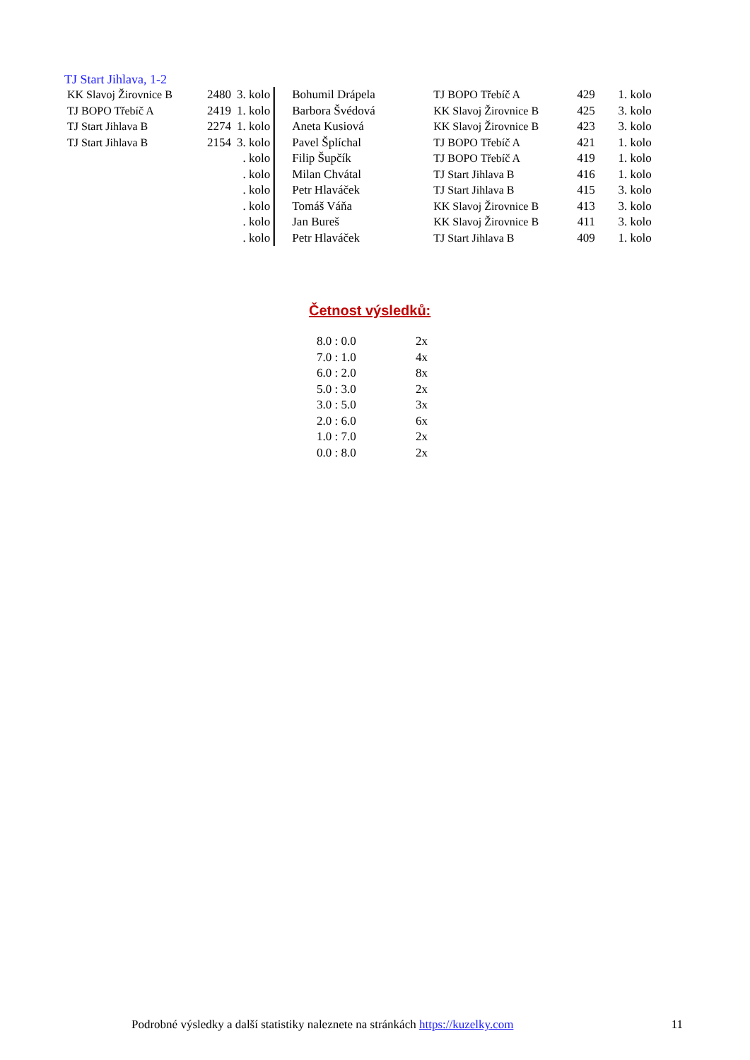TJ Start Jihlava, 1-2
| KK Slavoj Žirovnice B | 2480 | 3. kolo | | Bohumil Drápela | TJ BOPO Třebíč A | 429 | 1. kolo |
| TJ BOPO Třebíč A | 2419 | 1. kolo | | Barbora Švédová | KK Slavoj Žirovnice B | 425 | 3. kolo |
| TJ Start Jihlava B | 2274 | 1. kolo | | Aneta Kusiová | KK Slavoj Žirovnice B | 423 | 3. kolo |
| TJ Start Jihlava B | 2154 | 3. kolo | | Pavel Šplíchal | TJ BOPO Třebíč A | 421 | 1. kolo |
| | | . kolo | | Filip Šupčík | TJ BOPO Třebíč A | 419 | 1. kolo |
| | | . kolo | | Milan Chvátal | TJ Start Jihlava B | 416 | 1. kolo |
| | | . kolo | | Petr Hlaváček | TJ Start Jihlava B | 415 | 3. kolo |
| | | . kolo | | Tomáš Váňa | KK Slavoj Žirovnice B | 413 | 3. kolo |
| | | . kolo | | Jan Bureš | KK Slavoj Žirovnice B | 411 | 3. kolo |
| | | . kolo | | Petr Hlaváček | TJ Start Jihlava B | 409 | 1. kolo |
Četnost výsledků:
| 8.0 : 0.0 | 2x |
| 7.0 : 1.0 | 4x |
| 6.0 : 2.0 | 8x |
| 5.0 : 3.0 | 2x |
| 3.0 : 5.0 | 3x |
| 2.0 : 6.0 | 6x |
| 1.0 : 7.0 | 2x |
| 0.0 : 8.0 | 2x |
Podrobné výsledky a další statistiky naleznete na stránkách https://kuzelky.com 11